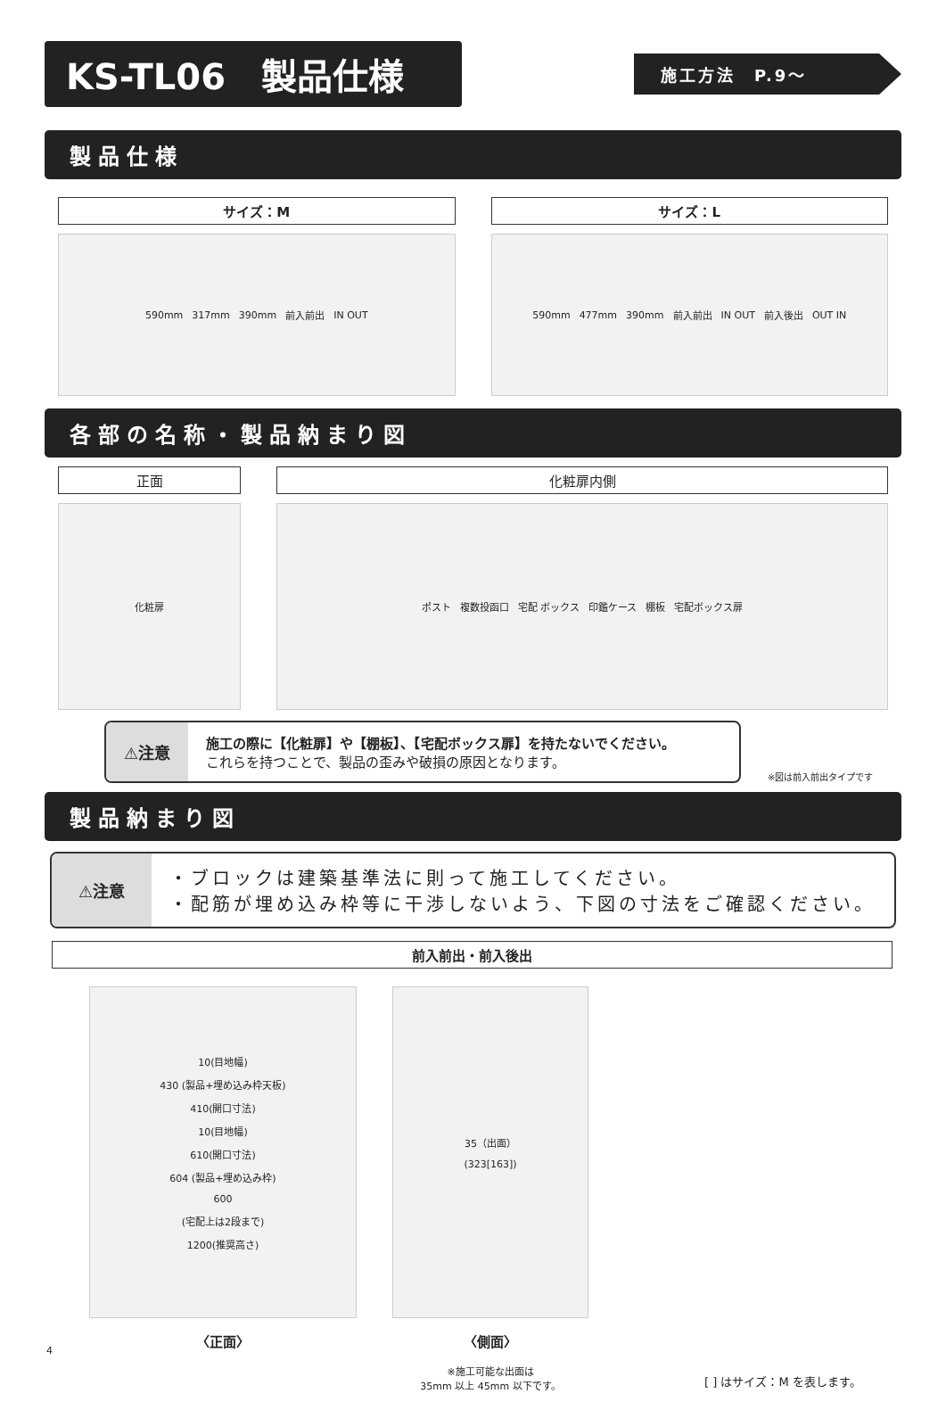KS-TL06　製品仕様
施工方法　P.9～
製品仕様
サイズ：M
590mm 317mm 390mm 前入前出 IN OUT
サイズ：L
590mm 477mm 390mm 前入前出 IN OUT 前入後出 OUT IN
各部の名称・製品納まり図
正面
化粧扉
化粧扉内側
ポスト 複数投函口 宅配 ボックス 印鑑ケース 棚板 宅配ボックス扉
⚠注意
施工の際に【化粧扉】や【棚板】、【宅配ボックス扉】を持たないでください。
これらを持つことで、製品の歪みや破損の原因となります。
※図は前入前出タイプです
製品納まり図
⚠注意
・ブロックは建築基準法に則って施工してください。
・配筋が埋め込み枠等に干渉しないよう、下図の寸法をご確認ください。
前入前出・前入後出
10(目地幅)
430 (製品+埋め込み枠天板)
410(開口寸法)
10(目地幅)
610(開口寸法)
604 (製品+埋め込み枠)
600
(宅配上は2段まで)
1200(推奨高さ)
〈正面〉
35（出面）
(323[163])
〈側面〉
※施工可能な出面は
35mm 以上 45mm 以下です。
[ ] はサイズ：M を表します。
4